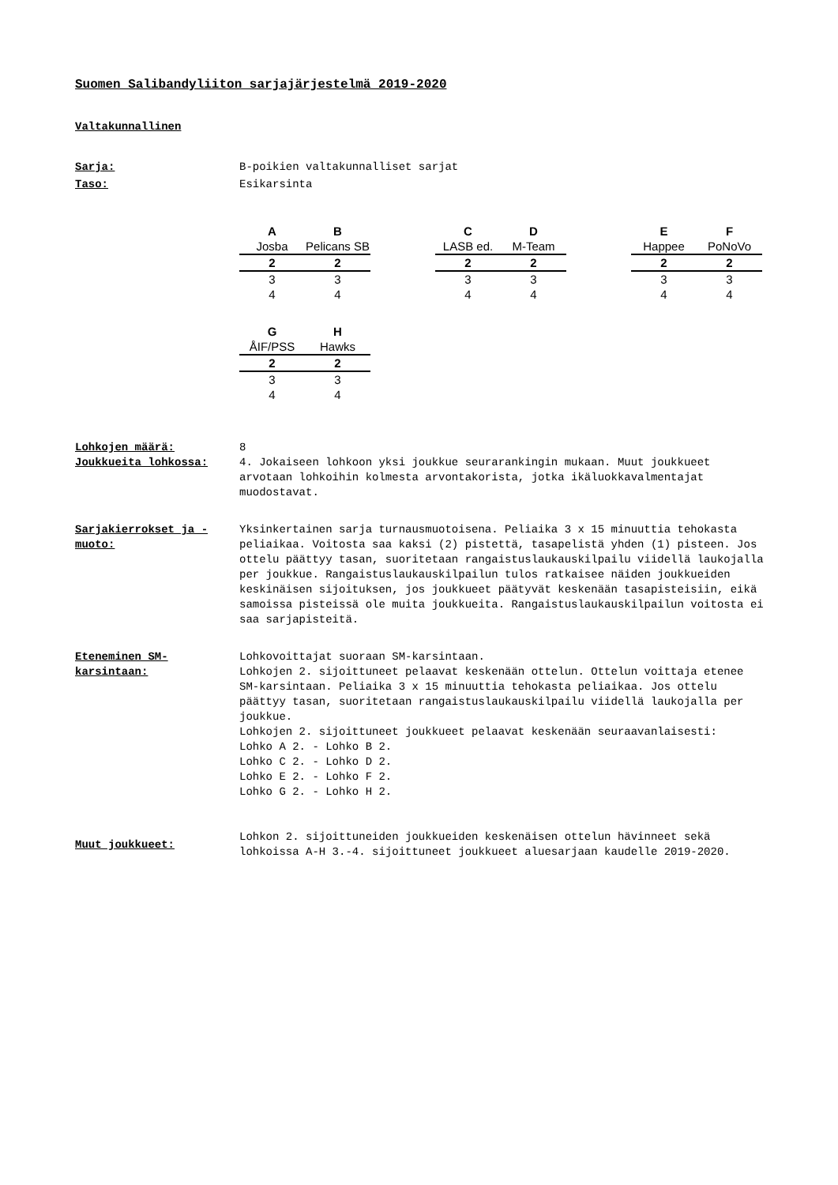Suomen Salibandyliiton sarjajärjestelmä 2019-2020
Valtakunnallinen
Sarja: B-poikien valtakunnalliset sarjat
Taso: Esikarsinta
| A | B |
| --- | --- |
| Josba | Pelicans SB |
| 2 | 2 |
| 3 | 3 |
| 4 | 4 |
| C | D |
| --- | --- |
| LASB ed. | M-Team |
| 2 | 2 |
| 3 | 3 |
| 4 | 4 |
| E | F |
| --- | --- |
| Happee | PoNoVo |
| 2 | 2 |
| 3 | 3 |
| 4 | 4 |
| G | H |
| --- | --- |
| ÅIF/PSS | Hawks |
| 2 | 2 |
| 3 | 3 |
| 4 | 4 |
Lohkojen määrä: 8
Joukkueita lohkossa: 4. Jokaiseen lohkoon yksi joukkue seurarankingin mukaan. Muut joukkueet arvotaan lohkoihin kolmesta arvontakorista, jotka ikäluokkavalmentajat muodostavat.
Sarjakierrokset ja -muoto:
Yksinkertainen sarja turnausmuotoisena. Peliaika 3 x 15 minuuttia tehokasta peliaikaa. Voitosta saa kaksi (2) pistettä, tasapelistä yhden (1) pisteen. Jos ottelu päättyy tasan, suoritetaan rangaistuslaukauskilpailu viidellä laukojalla per joukkue. Rangaistuslaukauskilpailun tulos ratkaisee näiden joukkueiden keskinäisen sijoituksen, jos joukkueet päätyvät keskenään tasapisteisiin, eikä samoissa pisteissä ole muita joukkueita. Rangaistuslaukauskilpailun voitosta ei saa sarjapisteitä.
Eteneminen SM-karsintaan:
Lohkovoittajat suoraan SM-karsintaan.
Lohkojen 2. sijoittuneet pelaavat keskenään ottelun. Ottelun voittaja etenee SM-karsintaan. Peliaika 3 x 15 minuuttia tehokasta peliaikaa. Jos ottelu päättyy tasan, suoritetaan rangaistuslaukauskilpailu viidellä laukojalla per joukkue.
Lohkojen 2. sijoittuneet joukkueet pelaavat keskenään seuraavanlaisesti:
Lohko A 2. - Lohko B 2.
Lohko C 2. - Lohko D 2.
Lohko E 2. - Lohko F 2.
Lohko G 2. - Lohko H 2.
Muut joukkueet:
Lohkon 2. sijoittuneiden joukkueiden keskenäisen ottelun hävinneet sekä lohkoissa A-H 3.-4. sijoittuneet joukkueet aluesarjaan kaudelle 2019-2020.